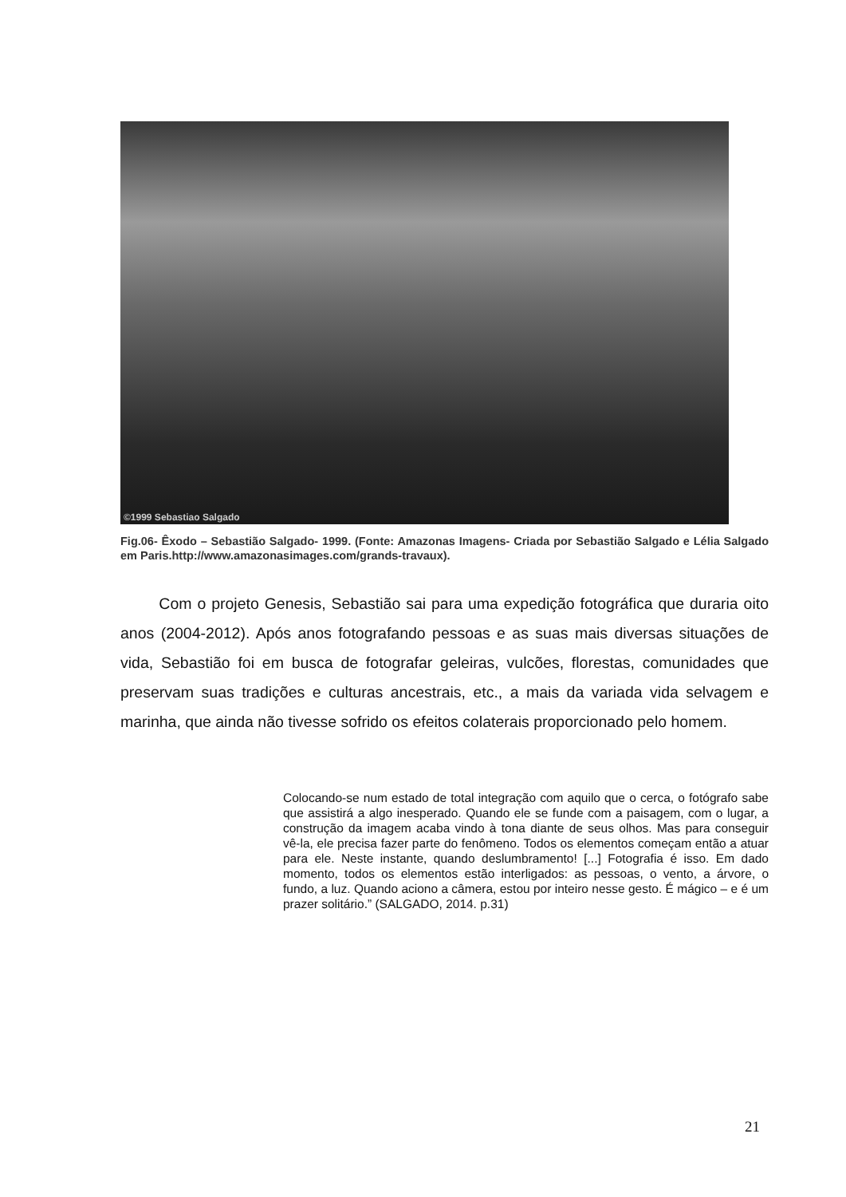©1999 Sebastiao Salgado
Fig.06- Êxodo – Sebastião Salgado- 1999. (Fonte: Amazonas Imagens- Criada por Sebastião Salgado e Lélia Salgado em Paris.http://www.amazonasimages.com/grands-travaux).
Com o projeto Genesis, Sebastião sai para uma expedição fotográfica que duraria oito anos (2004-2012). Após anos fotografando pessoas e as suas mais diversas situações de vida, Sebastião foi em busca de fotografar geleiras, vulcões, florestas, comunidades que preservam suas tradições e culturas ancestrais, etc., a mais da variada vida selvagem e marinha, que ainda não tivesse sofrido os efeitos colaterais proporcionado pelo homem.
Colocando-se num estado de total integração com aquilo que o cerca, o fotógrafo sabe que assistirá a algo inesperado. Quando ele se funde com a paisagem, com o lugar, a construção da imagem acaba vindo à tona diante de seus olhos. Mas para conseguir vê-la, ele precisa fazer parte do fenômeno. Todos os elementos começam então a atuar para ele. Neste instante, quando deslumbramento! [...] Fotografia é isso. Em dado momento, todos os elementos estão interligados: as pessoas, o vento, a árvore, o fundo, a luz. Quando aciono a câmera, estou por inteiro nesse gesto. É mágico – e é um prazer solitário.” (SALGADO, 2014. p.31)
21